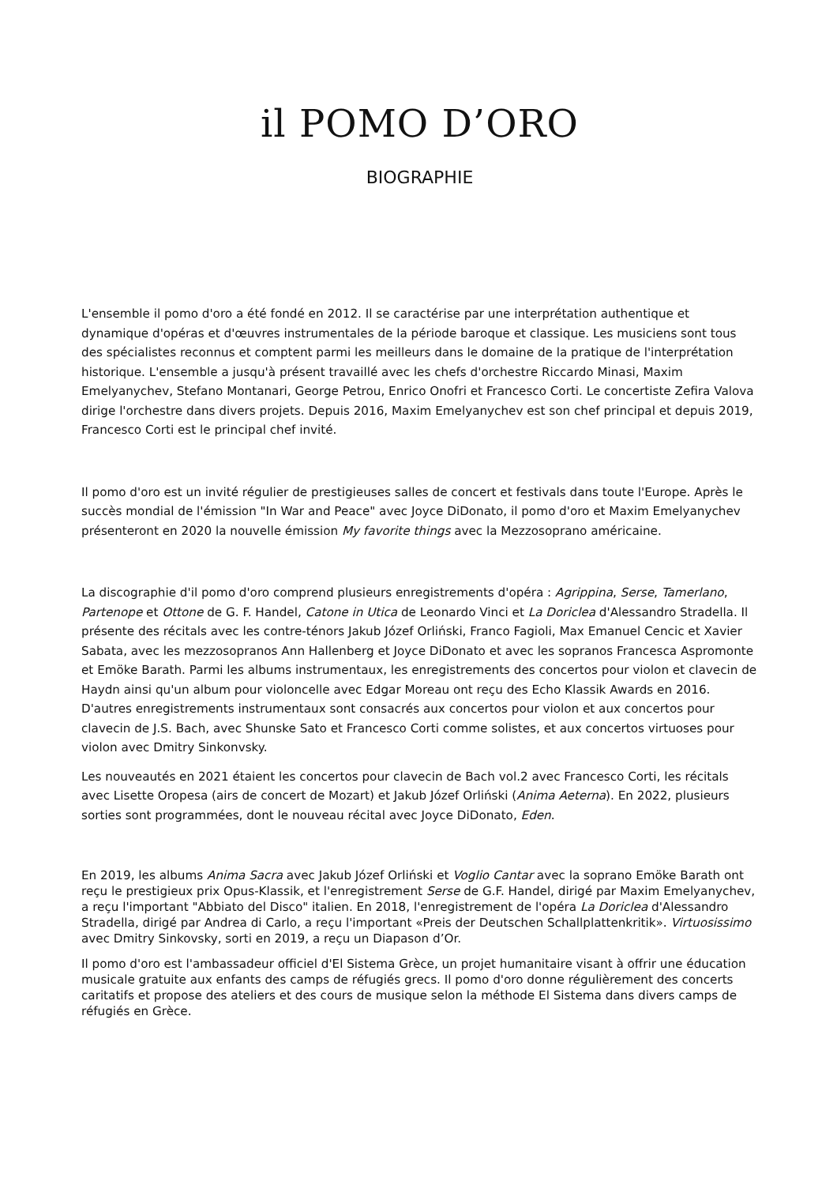il POMO D’ORO
BIOGRAPHIE
L'ensemble il pomo d'oro a été fondé en 2012. Il se caractérise par une interprétation authentique et dynamique d'opéras et d'œuvres instrumentales de la période baroque et classique. Les musiciens sont tous des spécialistes reconnus et comptent parmi les meilleurs dans le domaine de la pratique de l'interprétation historique. L'ensemble a jusqu'à présent travaillé avec les chefs d'orchestre Riccardo Minasi, Maxim Emelyanychev, Stefano Montanari, George Petrou, Enrico Onofri et Francesco Corti. Le concertiste Zefira Valova dirige l'orchestre dans divers projets. Depuis 2016, Maxim Emelyanychev est son chef principal et depuis 2019, Francesco Corti est le principal chef invité.
Il pomo d'oro est un invité régulier de prestigieuses salles de concert et festivals dans toute l'Europe. Après le succès mondial de l'émission "In War and Peace" avec Joyce DiDonato, il pomo d'oro et Maxim Emelyanychev présenteront en 2020 la nouvelle émission My favorite things avec la Mezzosoprano américaine.
La discographie d'il pomo d'oro comprend plusieurs enregistrements d'opéra : Agrippina, Serse, Tamerlano, Partenope et Ottone de G. F. Handel, Catone in Utica de Leonardo Vinci et La Doriclea d'Alessandro Stradella. Il présente des récitals avec les contre-ténors Jakub Józef Orliński, Franco Fagioli, Max Emanuel Cencic et Xavier Sabata, avec les mezzosopranos Ann Hallenberg et Joyce DiDonato et avec les sopranos Francesca Aspromonte et Emöke Barath. Parmi les albums instrumentaux, les enregistrements des concertos pour violon et clavecin de Haydn ainsi qu'un album pour violoncelle avec Edgar Moreau ont reçu des Echo Klassik Awards en 2016. D'autres enregistrements instrumentaux sont consacrés aux concertos pour violon et aux concertos pour clavecin de J.S. Bach, avec Shunske Sato et Francesco Corti comme solistes, et aux concertos virtuoses pour violon avec Dmitry Sinkonvsky.
Les nouveautés en 2021 étaient les concertos pour clavecin de Bach vol.2 avec Francesco Corti, les récitals avec Lisette Oropesa (airs de concert de Mozart) et Jakub Józef Orliński (Anima Aeterna). En 2022, plusieurs sorties sont programmées, dont le nouveau récital avec Joyce DiDonato, Eden.
En 2019, les albums Anima Sacra avec Jakub Józef Orliński et Voglio Cantar avec la soprano Emöke Barath ont reçu le prestigieux prix Opus-Klassik, et l'enregistrement Serse de G.F. Handel, dirigé par Maxim Emelyanychev, a reçu l'important "Abbiato del Disco" italien. En 2018, l'enregistrement de l'opéra La Doriclea d'Alessandro Stradella, dirigé par Andrea di Carlo, a reçu l'important «Preis der Deutschen Schallplattenkritik». Virtuosissimo avec Dmitry Sinkovsky, sorti en 2019, a reçu un Diapason d’Or.
Il pomo d'oro est l'ambassadeur officiel d'El Sistema Grèce, un projet humanitaire visant à offrir une éducation musicale gratuite aux enfants des camps de réfugiés grecs. Il pomo d'oro donne régulièrement des concerts caritatifs et propose des ateliers et des cours de musique selon la méthode El Sistema dans divers camps de réfugiés en Grèce.